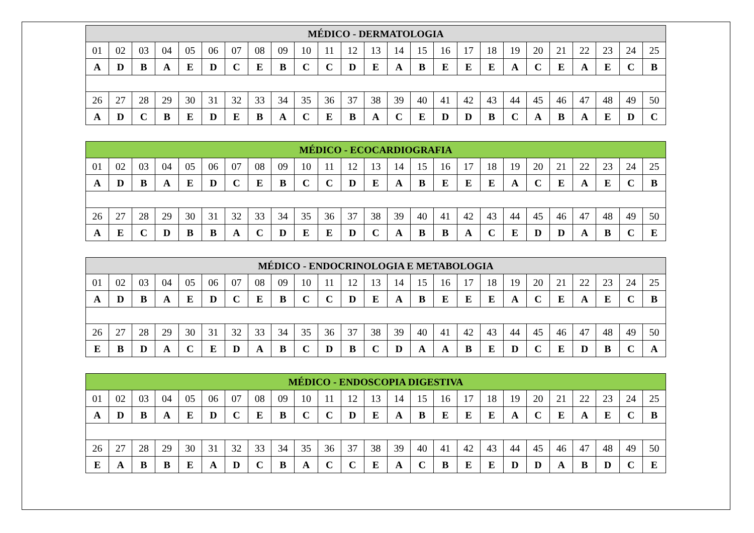| MÉDICO - DERMATOLOGIA | | | | | | | | | | | | | | | | | | | | | | | | |
| --- | --- | --- | --- | --- | --- | --- | --- | --- | --- | --- | --- | --- | --- | --- | --- | --- | --- | --- | --- | --- | --- | --- | --- | --- |
| 01 | 02 | 03 | 04 | 05 | 06 | 07 | 08 | 09 | 10 | 11 | 12 | 13 | 14 | 15 | 16 | 17 | 18 | 19 | 20 | 21 | 22 | 23 | 24 | 25 |
| A | D | B | A | E | D | C | E | B | C | C | D | E | A | B | E | E | E | A | C | E | A | E | C | B |
| 26 | 27 | 28 | 29 | 30 | 31 | 32 | 33 | 34 | 35 | 36 | 37 | 38 | 39 | 40 | 41 | 42 | 43 | 44 | 45 | 46 | 47 | 48 | 49 | 50 |
| A | D | C | B | E | D | E | B | A | C | E | B | A | C | E | D | D | B | C | A | B | A | E | D | C |
| MÉDICO - ECOCARDIOGRAFIA | | | | | | | | | | | | | | | | | | | | | | | | |
| --- | --- | --- | --- | --- | --- | --- | --- | --- | --- | --- | --- | --- | --- | --- | --- | --- | --- | --- | --- | --- | --- | --- | --- | --- |
| 01 | 02 | 03 | 04 | 05 | 06 | 07 | 08 | 09 | 10 | 11 | 12 | 13 | 14 | 15 | 16 | 17 | 18 | 19 | 20 | 21 | 22 | 23 | 24 | 25 |
| A | D | B | A | E | D | C | E | B | C | C | D | E | A | B | E | E | E | A | C | E | A | E | C | B |
| 26 | 27 | 28 | 29 | 30 | 31 | 32 | 33 | 34 | 35 | 36 | 37 | 38 | 39 | 40 | 41 | 42 | 43 | 44 | 45 | 46 | 47 | 48 | 49 | 50 |
| A | E | C | D | B | B | A | C | D | E | E | D | C | A | B | B | A | C | E | D | D | A | B | C | E |
| MÉDICO - ENDOCRINOLOGIA E METABOLOGIA | | | | | | | | | | | | | | | | | | | | | | | | |
| --- | --- | --- | --- | --- | --- | --- | --- | --- | --- | --- | --- | --- | --- | --- | --- | --- | --- | --- | --- | --- | --- | --- | --- | --- |
| 01 | 02 | 03 | 04 | 05 | 06 | 07 | 08 | 09 | 10 | 11 | 12 | 13 | 14 | 15 | 16 | 17 | 18 | 19 | 20 | 21 | 22 | 23 | 24 | 25 |
| A | D | B | A | E | D | C | E | B | C | C | D | E | A | B | E | E | E | A | C | E | A | E | C | B |
| 26 | 27 | 28 | 29 | 30 | 31 | 32 | 33 | 34 | 35 | 36 | 37 | 38 | 39 | 40 | 41 | 42 | 43 | 44 | 45 | 46 | 47 | 48 | 49 | 50 |
| E | B | D | A | C | E | D | A | B | C | D | B | C | D | A | A | B | E | D | C | E | D | B | C | A |
| MÉDICO - ENDOSCOPIA DIGESTIVA | | | | | | | | | | | | | | | | | | | | | | | | |
| --- | --- | --- | --- | --- | --- | --- | --- | --- | --- | --- | --- | --- | --- | --- | --- | --- | --- | --- | --- | --- | --- | --- | --- | --- |
| 01 | 02 | 03 | 04 | 05 | 06 | 07 | 08 | 09 | 10 | 11 | 12 | 13 | 14 | 15 | 16 | 17 | 18 | 19 | 20 | 21 | 22 | 23 | 24 | 25 |
| A | D | B | A | E | D | C | E | B | C | C | D | E | A | B | E | E | E | A | C | E | A | E | C | B |
| 26 | 27 | 28 | 29 | 30 | 31 | 32 | 33 | 34 | 35 | 36 | 37 | 38 | 39 | 40 | 41 | 42 | 43 | 44 | 45 | 46 | 47 | 48 | 49 | 50 |
| E | A | B | B | E | A | D | C | B | A | C | C | E | A | C | B | E | E | D | D | A | B | D | C | E |